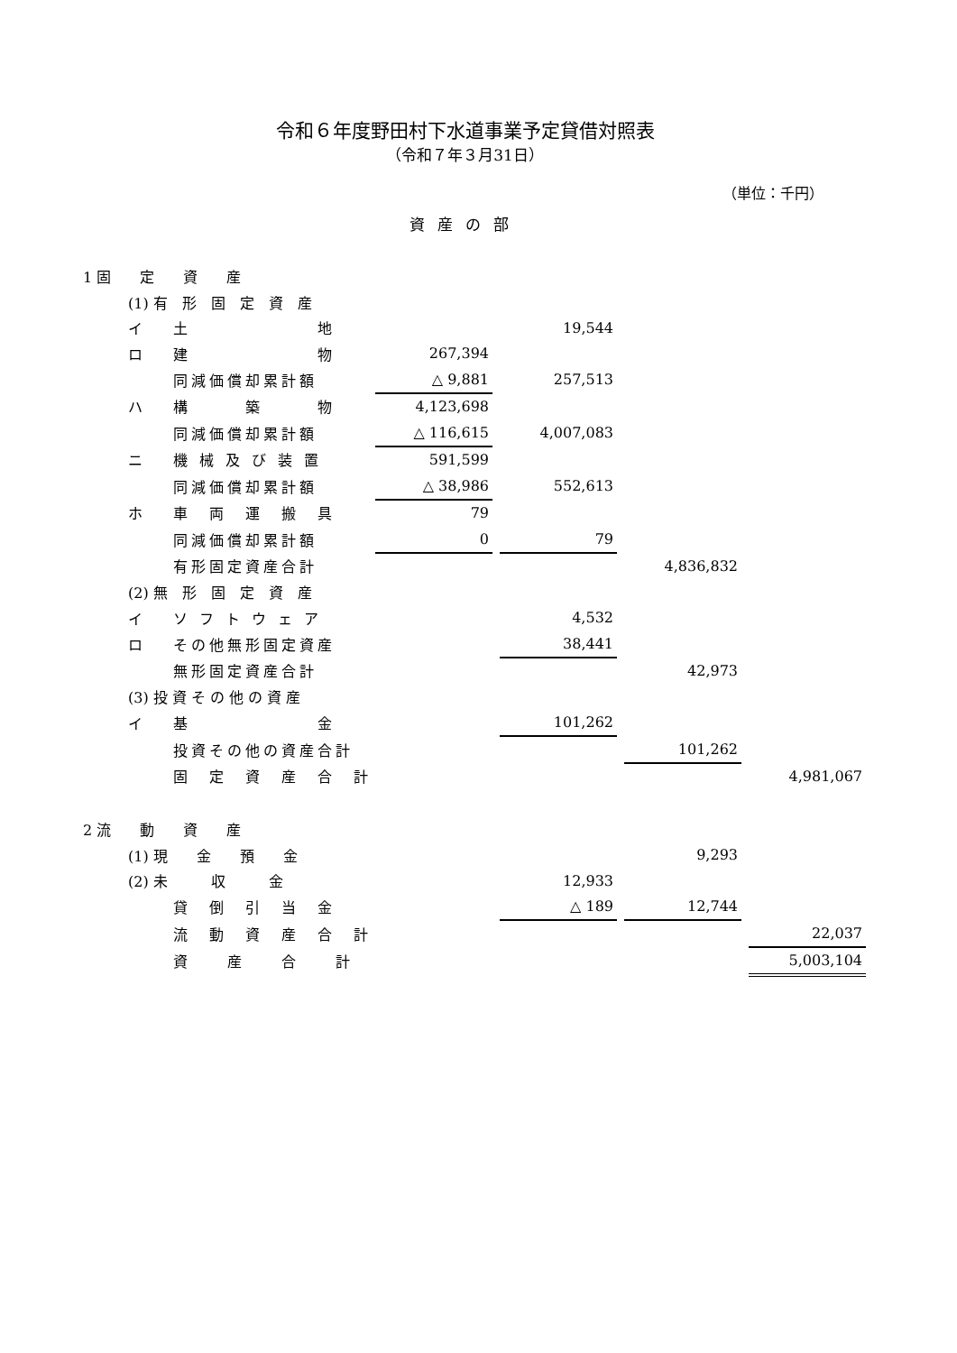令和６年度野田村下水道事業予定貸借対照表
（令和７年３月31日）
（単位：千円）
資産の部
| 1 固 定 資 産 | | | | | | | | | |
| | (1) 有 形 固 定 資 産 | | | | | | | | |
| | イ | 土 地 | | | 19,544 | | | | |
| | ロ | 建 物 | 267,394 | | | | | | |
| | | 同減価償却累計額 | △ 9,881 | | 257,513 | | | | |
| | ハ | 構 築 物 | 4,123,698 | | | | | | |
| | | 同減価償却累計額 | △ 116,615 | | 4,007,083 | | | | |
| | ニ | 機 械 及 び 装 置 | 591,599 | | | | | | |
| | | 同減価償却累計額 | △ 38,986 | | 552,613 | | | | |
| | ホ | 車 両 運 搬 具 | 79 | | | | | | |
| | | 同減価償却累計額 | 0 | | 79 | | | | |
| | | 有形固定資産合計 | | | | | 4,836,832 | | |
| | (2) 無 形 固 定 資 産 | | | | | | | | |
| | イ | ソ フ ト ウ ェ ア | | | 4,532 | | | | |
| | ロ | その他無形固定資産 | | | 38,441 | | | | |
| | | 無形固定資産合計 | | | | | 42,973 | | |
| | (3) 投 資 そ の 他 の 資 産 | | | | | | | | |
| | イ | 基 金 | | | 101,262 | | | | |
| | | 投資その他の資産合計 | | | | | 101,262 | | |
| | | 固 定 資 産 合 計 | | | | | | | 4,981,067 |
| 2 流 動 資 産 | | | | | | | | | |
| | (1) 現 金 預 金 | | | | | | 9,293 | | |
| | (2) 未 収 金 | | | | 12,933 | | | | |
| | | 貸 倒 引 当 金 | | | △ 189 | | 12,744 | | |
| | | 流 動 資 産 合 計 | | | | | | | 22,037 |
| | | 資 産 合 計 | | | | | | | 5,003,104 |